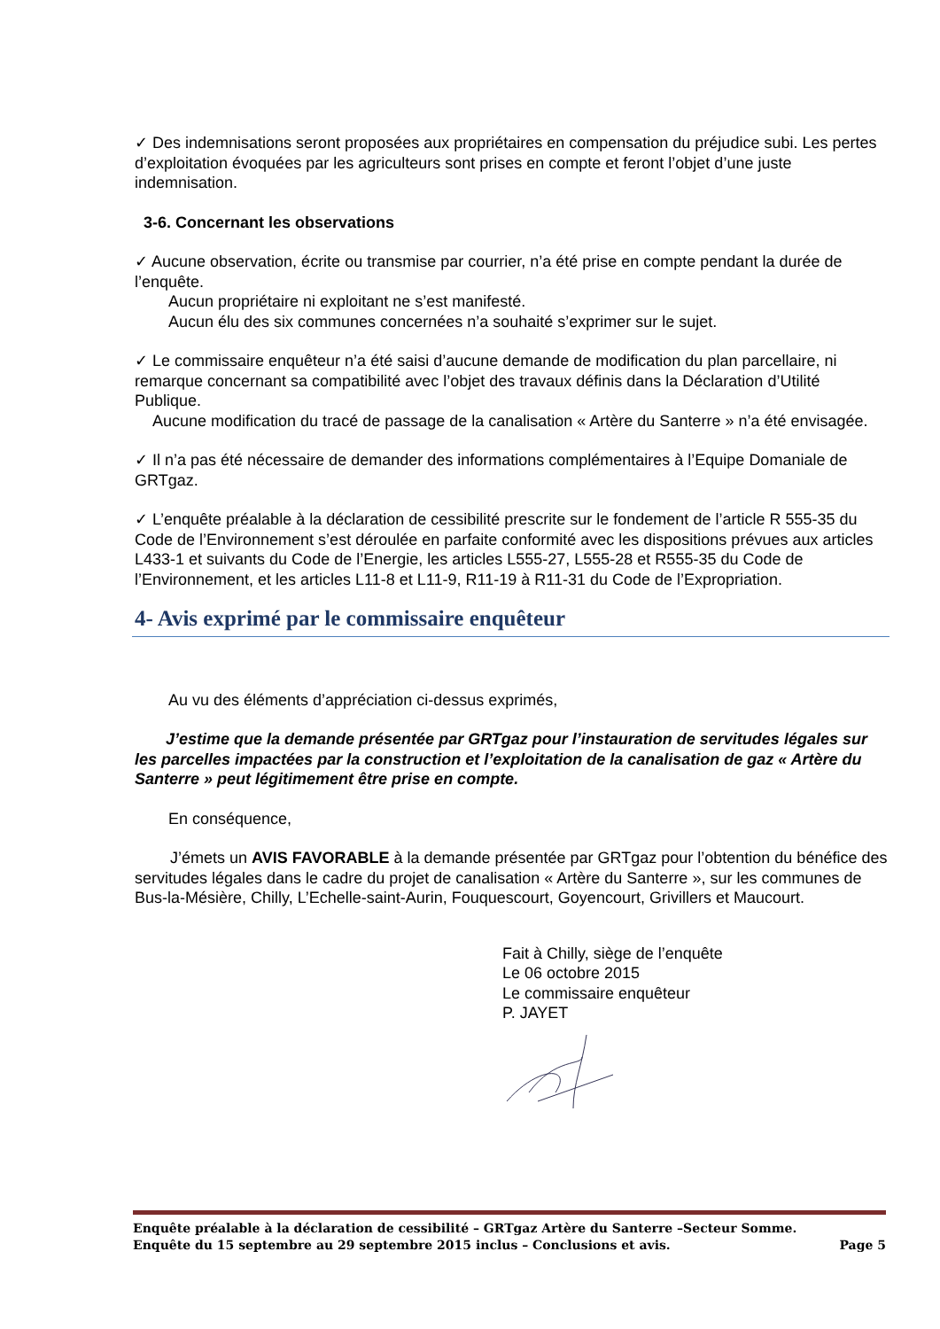✓ Des indemnisations seront proposées aux propriétaires en compensation du préjudice subi. Les pertes d’exploitation évoquées par les agriculteurs sont prises en compte et feront l’objet d’une juste indemnisation.
3-6. Concernant les observations
✓ Aucune observation, écrite ou transmise par courrier, n’a été prise en compte pendant la durée de l’enquête.
Aucun propriétaire ni exploitant ne s’est manifesté.
Aucun élu des six communes concernées n’a souhaité s’exprimer sur le sujet.
✓ Le commissaire enquêteur n’a été saisi d’aucune demande de modification du plan parcellaire, ni remarque concernant sa compatibilité avec l’objet des travaux définis dans la Déclaration d’Utilité Publique.
Aucune modification du tracé de passage de la canalisation « Artère du Santerre » n’a été envisagée.
✓ Il n’a pas été nécessaire de demander des informations complémentaires à l’Equipe Domaniale de GRTgaz.
✓ L’enquête préalable à la déclaration de cessibilité prescrite sur le fondement de l’article R 555-35 du Code de l’Environnement s’est déroulée en parfaite conformité avec les dispositions prévues aux articles L433-1 et suivants du Code de l’Energie, les articles L555-27, L555-28 et R555-35 du Code de l’Environnement, et les articles L11-8 et L11-9, R11-19 à R11-31 du Code de l’Expropriation.
4- Avis exprimé par le commissaire enquêteur
Au vu des éléments d’appréciation ci-dessus exprimés,
J’estime que la demande présentée par GRTgaz pour l’instauration de servitudes légales sur les parcelles impactées par la construction et l’exploitation de la canalisation de gaz « Artère du Santerre » peut légitimement être prise en compte.
En conséquence,
J’émets un AVIS FAVORABLE à la demande présentée par GRTgaz pour l’obtention du bénéfice des servitudes légales dans le cadre du projet de canalisation « Artère du Santerre », sur les communes de Bus-la-Mésière, Chilly, L’Echelle-saint-Aurin, Fouquescourt, Goyencourt, Grivillers et Maucourt.
Fait à Chilly, siège de l’enquête
Le 06 octobre 2015
Le commissaire enquêteur
P. JAYET
Enquête préalable à la déclaration de cessibilité – GRTgaz Artère du Santerre –Secteur Somme.
Enquête du 15 septembre au 29 septembre 2015 inclus – Conclusions et avis. Page 5